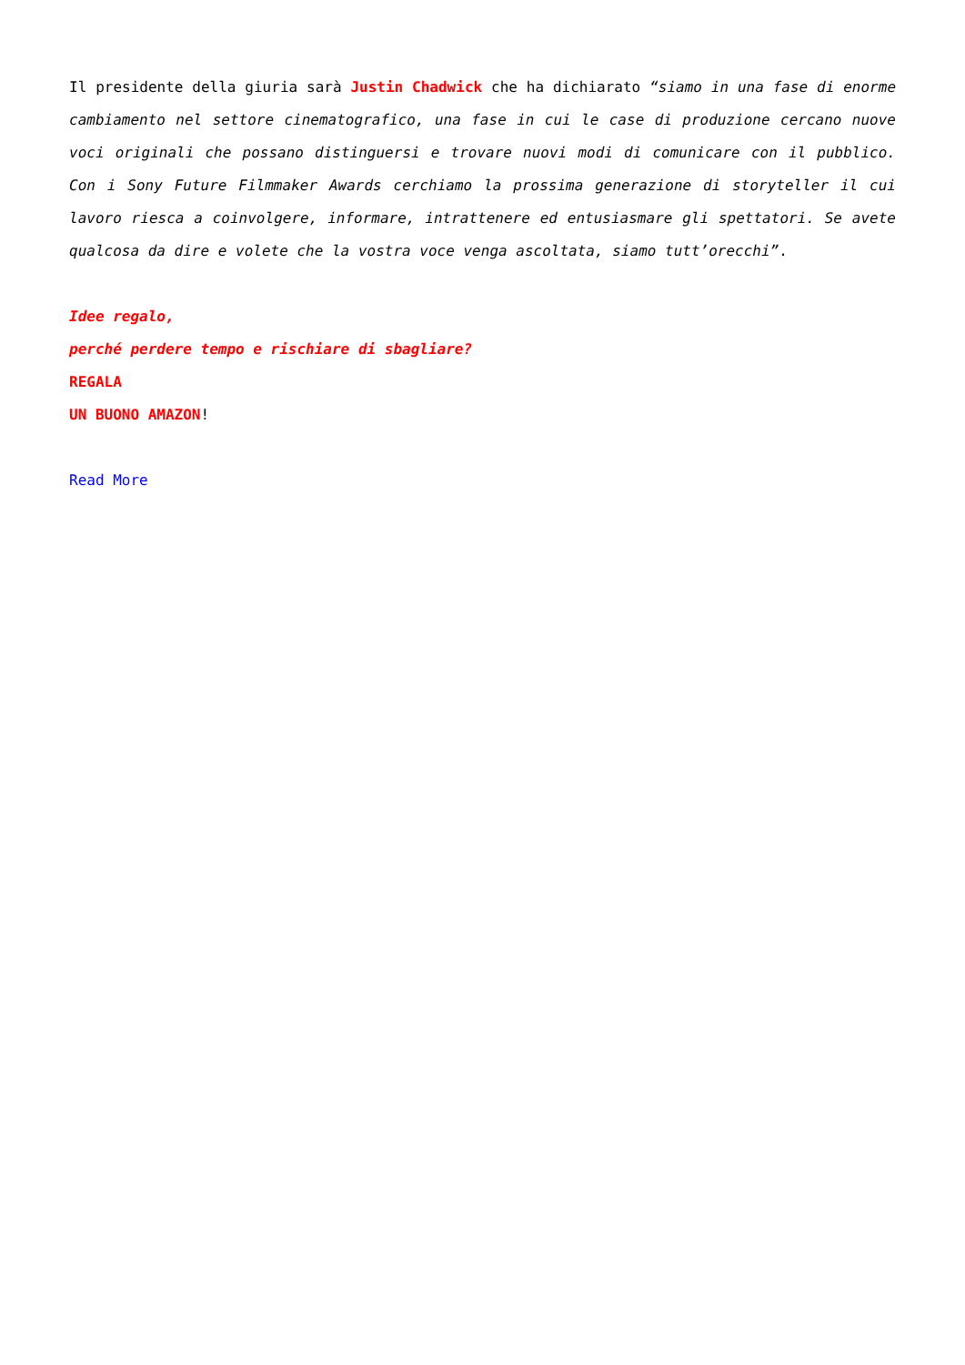Il presidente della giuria sarà Justin Chadwick che ha dichiarato “siamo in una fase di enorme cambiamento nel settore cinematografico, una fase in cui le case di produzione cercano nuove voci originali che possano distinguersi e trovare nuovi modi di comunicare con il pubblico. Con i Sony Future Filmmaker Awards cerchiamo la prossima generazione di storyteller il cui lavoro riesca a coinvolgere, informare, intrattenere ed entusiasmare gli spettatori. Se avete qualcosa da dire e volete che la vostra voce venga ascoltata, siamo tutt’orecchi”.
Idee regalo,
perché perdere tempo e rischiare di sbagliare?
REGALA
UN BUONO AMAZON!
Read More